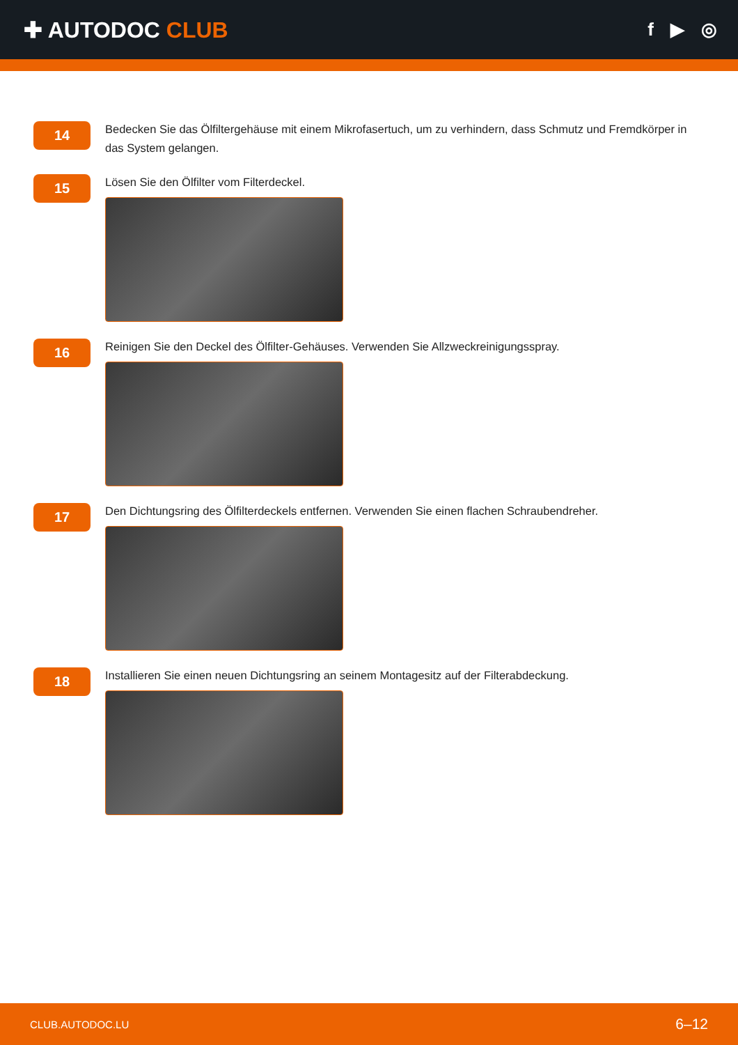✚ AUTODOC CLUB
f ▶ ◎
14
Bedecken Sie das Ölfiltergehäuse mit einem Mikrofasertuch, um zu verhindern, dass Schmutz und Fremdkörper in das System gelangen.
15
Lösen Sie den Ölfilter vom Filterdeckel.
16
Reinigen Sie den Deckel des Ölfilter-Gehäuses. Verwenden Sie Allzweckreinigungsspray.
17
Den Dichtungsring des Ölfilterdeckels entfernen. Verwenden Sie einen flachen Schraubendreher.
18
Installieren Sie einen neuen Dichtungsring an seinem Montagesitz auf der Filterabdeckung.
CLUB.AUTODOC.LU 6–12